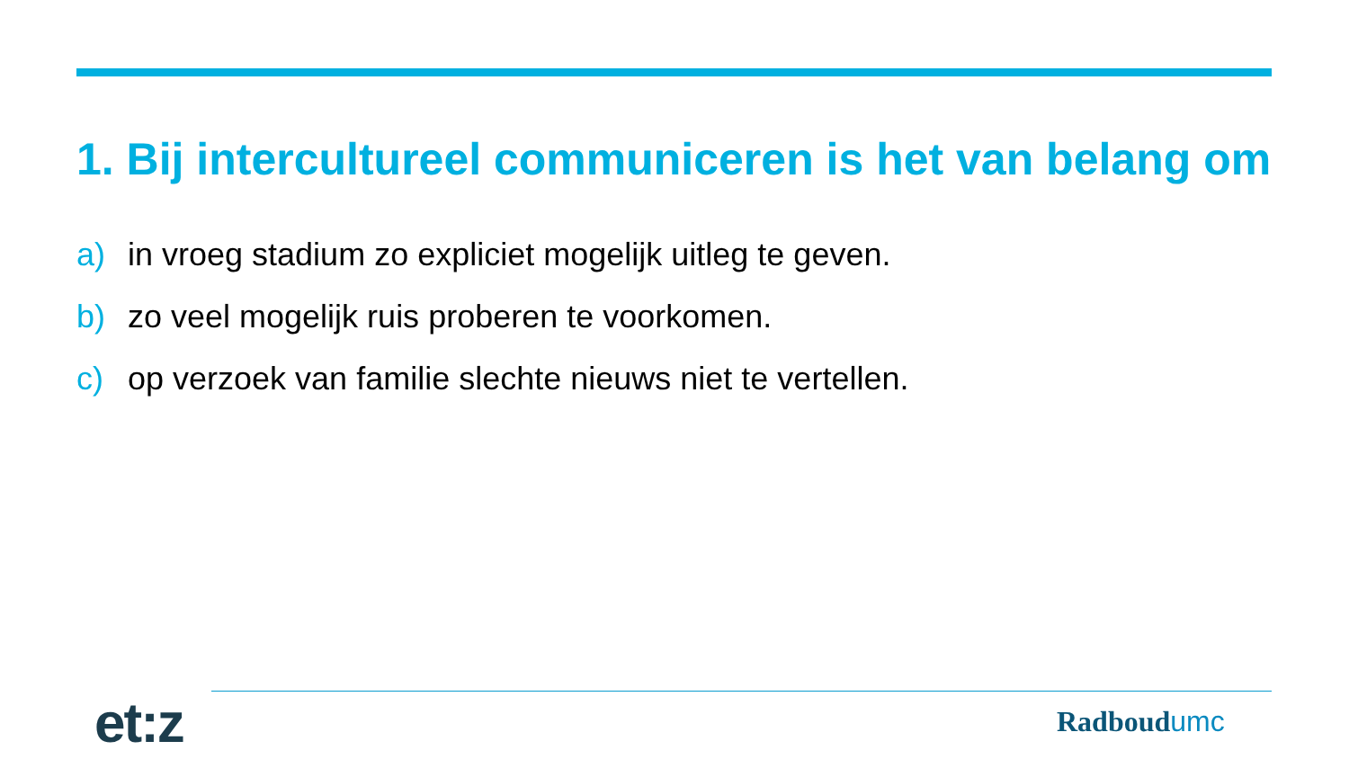1. Bij intercultureel communiceren is het van belang om
a) in vroeg stadium zo expliciet mogelijk uitleg te geven.
b) zo veel mogelijk ruis proberen te voorkomen.
c) op verzoek van familie slechte nieuws niet te vertellen.
et:z Radboudumc